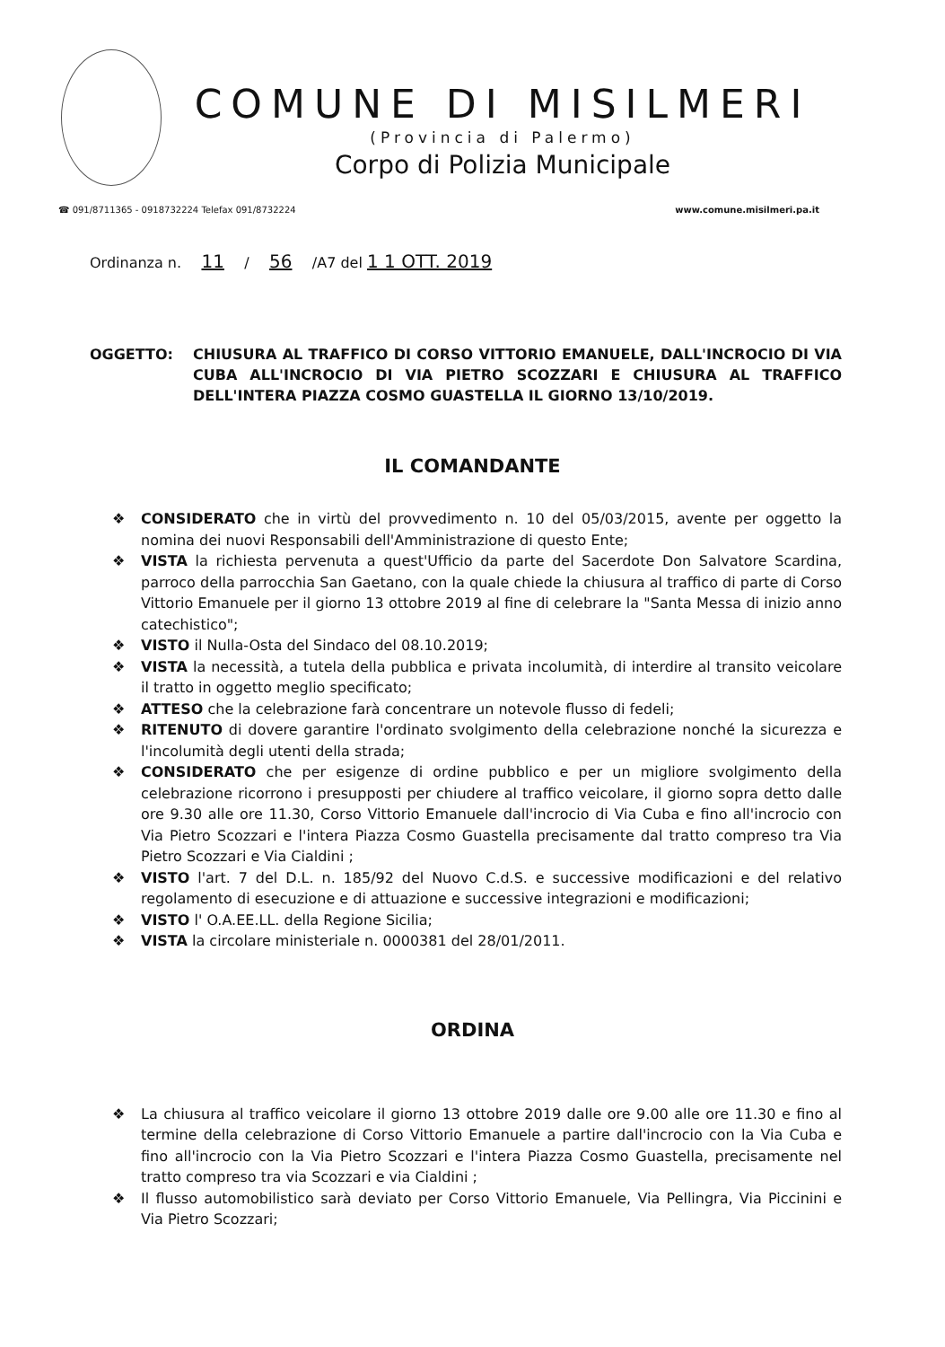COMUNE DI MISILMERI
(Provincia di Palermo)
Corpo di Polizia Municipale
☎ 091/8711365 - 0918732224 Telefax 091/8732224 www.comune.misilmeri.pa.it
Ordinanza n. 11 / 56 /A7 del 1 1 OTT. 2019
OGGETTO: CHIUSURA AL TRAFFICO DI CORSO VITTORIO EMANUELE, DALL'INCROCIO DI VIA CUBA ALL'INCROCIO DI VIA PIETRO SCOZZARI E CHIUSURA AL TRAFFICO DELL'INTERA PIAZZA COSMO GUASTELLA IL GIORNO 13/10/2019.
IL COMANDANTE
❖ CONSIDERATO che in virtù del provvedimento n. 10 del 05/03/2015, avente per oggetto la nomina dei nuovi Responsabili dell'Amministrazione di questo Ente;
❖ VISTA la richiesta pervenuta a quest'Ufficio da parte del Sacerdote Don Salvatore Scardina, parroco della parrocchia San Gaetano, con la quale chiede la chiusura al traffico di parte di Corso Vittorio Emanuele per il giorno 13 ottobre 2019 al fine di celebrare la "Santa Messa di inizio anno catechistico";
❖ VISTO il Nulla-Osta del Sindaco del 08.10.2019;
❖ VISTA la necessità, a tutela della pubblica e privata incolumità, di interdire al transito veicolare il tratto in oggetto meglio specificato;
❖ ATTESO che la celebrazione farà concentrare un notevole flusso di fedeli;
❖ RITENUTO di dovere garantire l'ordinato svolgimento della celebrazione nonché la sicurezza e l'incolumità degli utenti della strada;
❖ CONSIDERATO che per esigenze di ordine pubblico e per un migliore svolgimento della celebrazione ricorrono i presupposti per chiudere al traffico veicolare, il giorno sopra detto dalle ore 9.30 alle ore 11.30, Corso Vittorio Emanuele dall'incrocio di Via Cuba e fino all'incrocio con Via Pietro Scozzari e l'intera Piazza Cosmo Guastella precisamente dal tratto compreso tra Via Pietro Scozzari e Via Cialdini ;
❖ VISTO l'art. 7 del D.L. n. 185/92 del Nuovo C.d.S. e successive modificazioni e del relativo regolamento di esecuzione e di attuazione e successive integrazioni e modificazioni;
❖ VISTO l' O.A.EE.LL. della Regione Sicilia;
❖ VISTA la circolare ministeriale n. 0000381 del 28/01/2011.
ORDINA
❖ La chiusura al traffico veicolare il giorno 13 ottobre 2019 dalle ore 9.00 alle ore 11.30 e fino al termine della celebrazione di Corso Vittorio Emanuele a partire dall'incrocio con la Via Cuba e fino all'incrocio con la Via Pietro Scozzari e l'intera Piazza Cosmo Guastella, precisamente nel tratto compreso tra via Scozzari e via Cialdini ;
❖ Il flusso automobilistico sarà deviato per Corso Vittorio Emanuele, Via Pellingra, Via Piccinini e Via Pietro Scozzari;